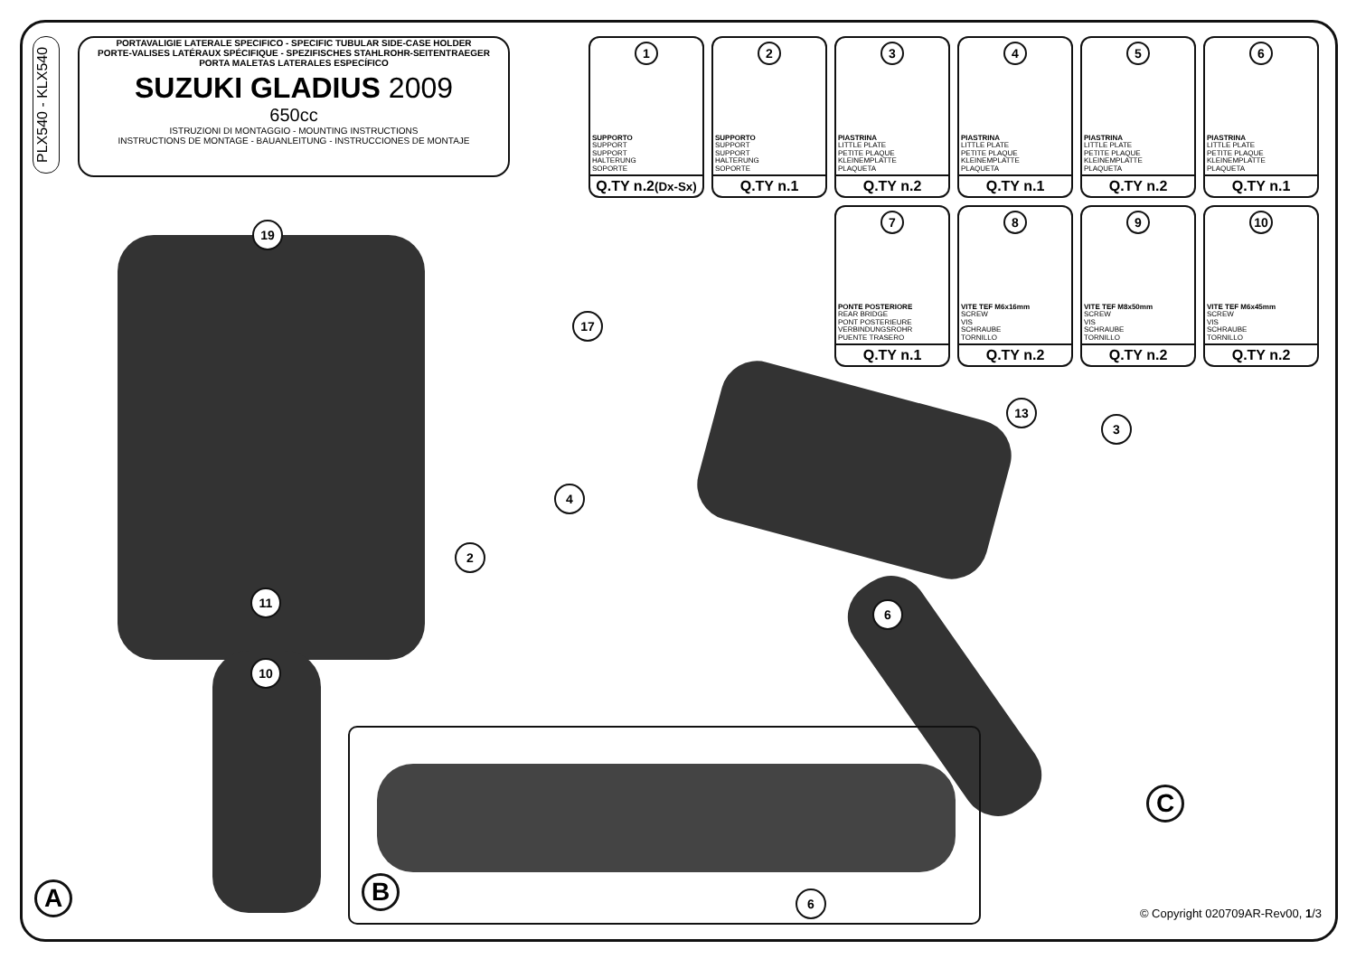PLX540 - KLX540
PORTAVALIGIE LATERALE SPECIFICO - SPECIFIC TUBULAR SIDE-CASE HOLDER
PORTE-VALISES LATÉRAUX SPÉCIFIQUE - SPEZIFISCHES STAHLROHR-SEITENTRAEGER
PORTA MALETAS LATERALES ESPECÍFICO
SUZUKI GLADIUS 2009
650cc
ISTRUZIONI DI MONTAGGIO - MOUNTING INSTRUCTIONS
INSTRUCTIONS DE MONTAGE - BAUANLEITUNG - INSTRUCCIONES DE MONTAJE
1
SUPPORTO
SUPPORT
SUPPORT
HALTERUNG
SOPORTE
Q.TY n.2(Dx-Sx)
2
SUPPORTO
SUPPORT
SUPPORT
HALTERUNG
SOPORTE
Q.TY n.1
3
PIASTRINA
LITTLE PLATE
PETITE PLAQUE
KLEINEMPLATTE
PLAQUETA
Q.TY n.2
4
PIASTRINA
LITTLE PLATE
PETITE PLAQUE
KLEINEMPLATTE
PLAQUETA
Q.TY n.1
5
PIASTRINA
LITTLE PLATE
PETITE PLAQUE
KLEINEMPLATTE
PLAQUETA
Q.TY n.2
6
PIASTRINA
LITTLE PLATE
PETITE PLAQUE
KLEINEMPLATTE
PLAQUETA
Q.TY n.1
7
PONTE POSTERIORE
REAR BRIDGE
PONT POSTERIEURE
VERBINDUNGSROHR
PUENTE TRASERO
Q.TY n.1
8
VITE TEF M6x16mm
SCREW
VIS
SCHRAUBE
TORNILLO
Q.TY n.2
9
VITE TEF M8x50mm
SCREW
VIS
SCHRAUBE
TORNILLO
Q.TY n.2
10
VITE TEF M6x45mm
SCREW
VIS
SCHRAUBE
TORNILLO
Q.TY n.2
19
2
11
10
17
4
13
3
6
6
C
A B
© Copyright 020709AR-Rev00, 1/3